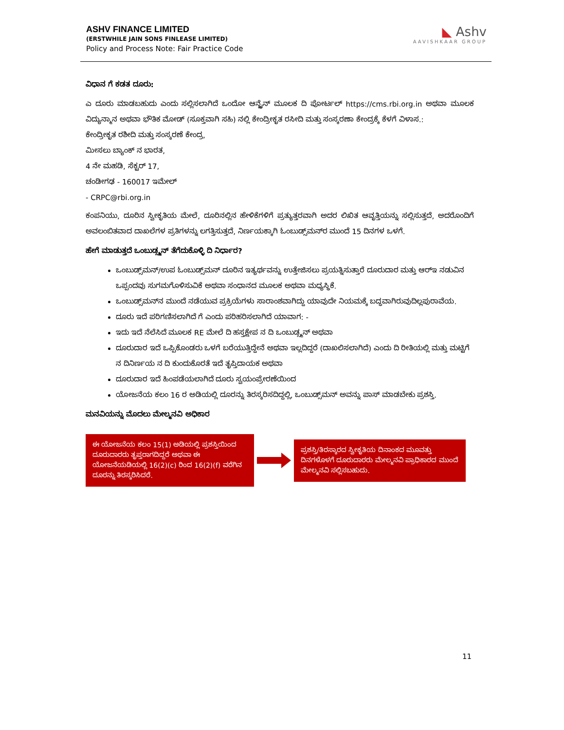ASHV FINANCE LIMITED
(ERSTWHILE JAIN SONS FINLEASE LIMITED)
Policy and Process Note: Fair Practice Code
◣ Ashv
AAVISHKAAR GROUP
ವಿಧಾನ ಗೆ ಕಡತ ದೂರು:
ಎ ದೂರು ಮಾಡಬಹುದು ಎಂದು ಸಲ್ಲಿಸಲಾಗಿದೆ ಒಂದೋ ಆನ್ಲೈನ್ ಮೂಲಕ ದಿ ಪೋರ್ಟಲ್ https://cms.rbi.org.in ಅಥವಾ ಮೂಲಕ ವಿದ್ಯುನ್ಮಾನ ಅಥವಾ ಭೌತಿಕ ಮೋಡ್ (ಸೂಕ್ತವಾಗಿ ಸಹಿ) ನಲ್ಲಿ ಕೇಂದ್ರೀಕೃತ ರಸೀದಿ ಮತ್ತು ಸಂಸ್ಕರಣಾ ಕೇಂದ್ರಕ್ಕೆ ಕೆಳಗೆ ವಿಳಾಸ.:
ಕೇಂದ್ರೀಕೃತ ರಶೀದಿ ಮತ್ತು ಸಂಸ್ಕರಣೆ ಕೇಂದ್ರ,
ಮೀಸಲು ಬ್ಯಾಂಕ್ ನ ಭಾರತ,
4 ನೇ ಮಹಡಿ, ಸೆಕ್ಟರ್ 17,
ಚಂಡೀಗಢ - 160017 ಇಮೇಲ್
- CRPC@rbi.org.in
ಕಂಪನಿಯು, ದೂರಿನ ಸ್ವೀಕೃತಿಯ ಮೇಲೆ, ದೂರಿನಲ್ಲಿನ ಹೇಳಿಕೆಗಳಿಗೆ ಪ್ರತ್ಯುತ್ತರವಾಗಿ ಅದರ ಲಿಖಿತ ಆವೃತ್ತಿಯನ್ನು ಸಲ್ಲಿಸುತ್ತದೆ, ಅದರೊಂದಿಗೆ ಅವಲಂಬಿತವಾದ ದಾಖಲೆಗಳ ಪ್ರತಿಗಳನ್ನು ಲಗತ್ತಿಸುತ್ತದೆ, ನಿರ್ಣಯಕ್ಕಾಗಿ ಓಂಬುಡ್ಸ್‌ಮನ್‌ರ ಮುಂದೆ 15 ದಿನಗಳ ಒಳಗೆ.
ಹೇಗೆ ಮಾಡುತ್ತದೆ ಒಂಬುಡ್ಸ್ಮನ್ ತೆಗೆದುಕೊಳ್ಳಿ ದಿ ನಿರ್ಧಾರ?
ಒಂಬುಡ್ಸ್‌ಮನ್/ಉಪ ಓಂಬುಡ್ಸ್‌ಮನ್ ದೂರಿನ ಇತ್ಯರ್ಥವನ್ನು ಉತ್ತೇಜಿಸಲು ಪ್ರಯತ್ನಿಸುತ್ತಾರೆ ದೂರುದಾರ ಮತ್ತು ಆರ್‌ಇ ನಡುವಿನ ಒಪ್ಪಂದವು ಸುಗಮಗೊಳಿಸುವಿಕೆ ಅಥವಾ ಸಂಧಾನದ ಮೂಲಕ ಅಥವಾ ಮಧ್ಯಸ್ಥಿಕೆ.
ಒಂಬುಡ್ಸ್‌ಮನ್‌ನ ಮುಂದೆ ನಡೆಯುವ ಪ್ರಕ್ರಿಯೆಗಳು ಸಾರಾಂಶವಾಗಿದ್ದು ಯಾವುದೇ ನಿಯಮಕ್ಕೆ ಬದ್ಧವಾಗಿರುವುದಿಲ್ಲಪುರಾವೆಯ.
ದೂರು ಇದೆ ಪರಿಗಣಿಸಲಾಗಿದೆ ಗೆ ಎಂದು ಪರಿಹರಿಸಲಾಗಿದೆ ಯಾವಾಗ: -
ಇದು ಇದೆ ನೆಲೆಸಿದೆ ಮೂಲಕ RE ಮೇಲೆ ದಿ ಹಸ್ತಕ್ಷೇಪ ನ ದಿ ಒಂಬುಡ್ಸ್ಮನ್ ಅಥವಾ
ದೂರುದಾರ ಇದೆ ಒಪ್ಪಿಕೊಂಡರು ಒಳಗೆ ಬರೆಯುತ್ತಿದ್ದೇನೆ ಅಥವಾ ಇಲ್ಲದಿದ್ದರೆ (ದಾಖಲಿಸಲಾಗಿದೆ) ಎಂದು ದಿ ರೀತಿಯಲ್ಲಿ ಮತ್ತು ಮಟ್ಟಿಗೆ ನ ದಿನಿರ್ಣಯ ನ ದಿ ಕುಂದುಕೊರತೆ ಇದೆ ತೃಪ್ತಿದಾಯಕ ಅಥವಾ
ದೂರುದಾರ ಇದೆ ಹಿಂಪಡೆಯಲಾಗಿದೆ ದೂರು ಸ್ವಯಂಪ್ರೇರಣೆಯಿಂದ
ಯೋಜನೆಯ ಕಲಂ 16 ರ ಅಡಿಯಲ್ಲಿ ದೂರನ್ನು ತಿರಸ್ಕರಿಸದಿದ್ದಲ್ಲಿ, ಒಂಬುಡ್ಸ್‌ಮನ್ ಅವನ್ನು ಪಾಸ್ ಮಾಡಬೇಕು ಪ್ರಶಸ್ತಿ.
ಮನವಿಯನ್ನು ಮೊದಲು ಮೇಲ್ಮನವಿ ಅಧಿಕಾರ
ಈ ಯೋಜನೆಯ ಕಲಂ 15(1) ಅಡಿಯಲ್ಲಿ ಪ್ರಶಸ್ತಿಯಿಂದ ದೂರುದಾರರು ತೃಪ್ತರಾಗದಿದ್ದರೆ ಅಥವಾ ಈ ಯೋಜನೆಯಡಿಯಲ್ಲಿ 16(2)(c) ರಿಂದ 16(2)(f) ವರೆಗಿನ ದೂರನ್ನು ತಿರಸ್ಕರಿಸಿದರೆ.
ಪ್ರಶಸ್ತಿ/ತಿರಸ್ಕಾರದ ಸ್ವೀಕೃತಿಯ ದಿನಾಂಕದ ಮೂವತ್ತು ದಿನಗಳೊಳಗೆ ದೂರುದಾರರು ಮೇಲ್ಮನವಿ ಪ್ರಾಧಿಕಾರದ ಮುಂದೆ ಮೇಲ್ಮನವಿ ಸಲ್ಲಿಸಬಹುದು.
11